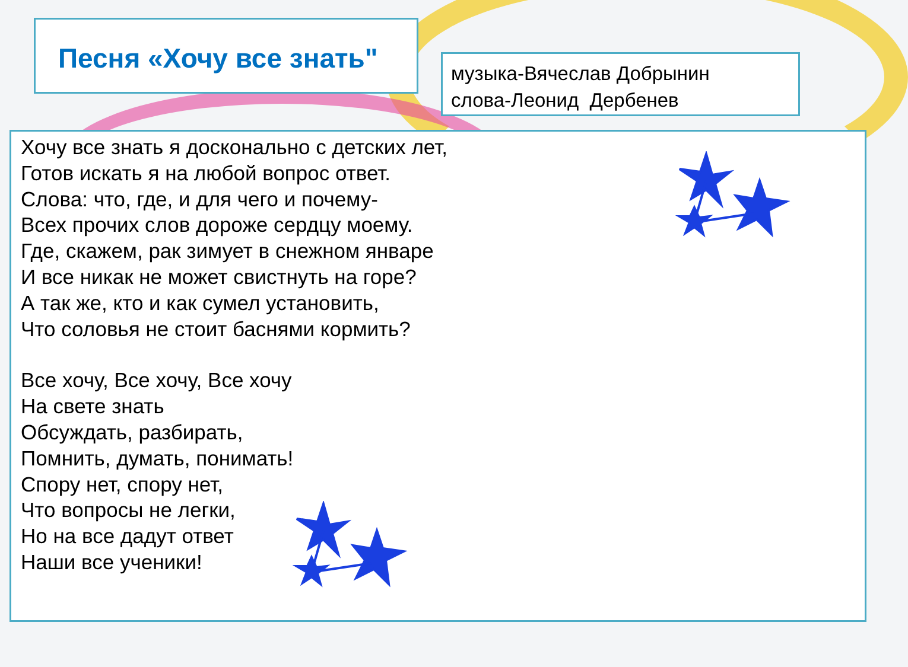Песня «Хочу все знать"
музыка-Вячеслав Добрынин
слова-Леонид Дербенев
Хочу все знать я досконально с детских лет,
Готов искать я на любой вопрос ответ.
Слова: что, где, и для чего и почему-
Всех прочих слов дороже сердцу моему.
Где, скажем, рак зимует в снежном январе
И все никак не может свистнуть на горе?
А так же, кто и как сумел установить,
Что соловья не стоит баснями кормить?
Все хочу, Все хочу, Все хочу
На свете знать
Обсуждать, разбирать,
Помнить, думать, понимать!
Спору нет, спору нет,
Что вопросы не легки,
Но на все дадут ответ
Наши все ученики!